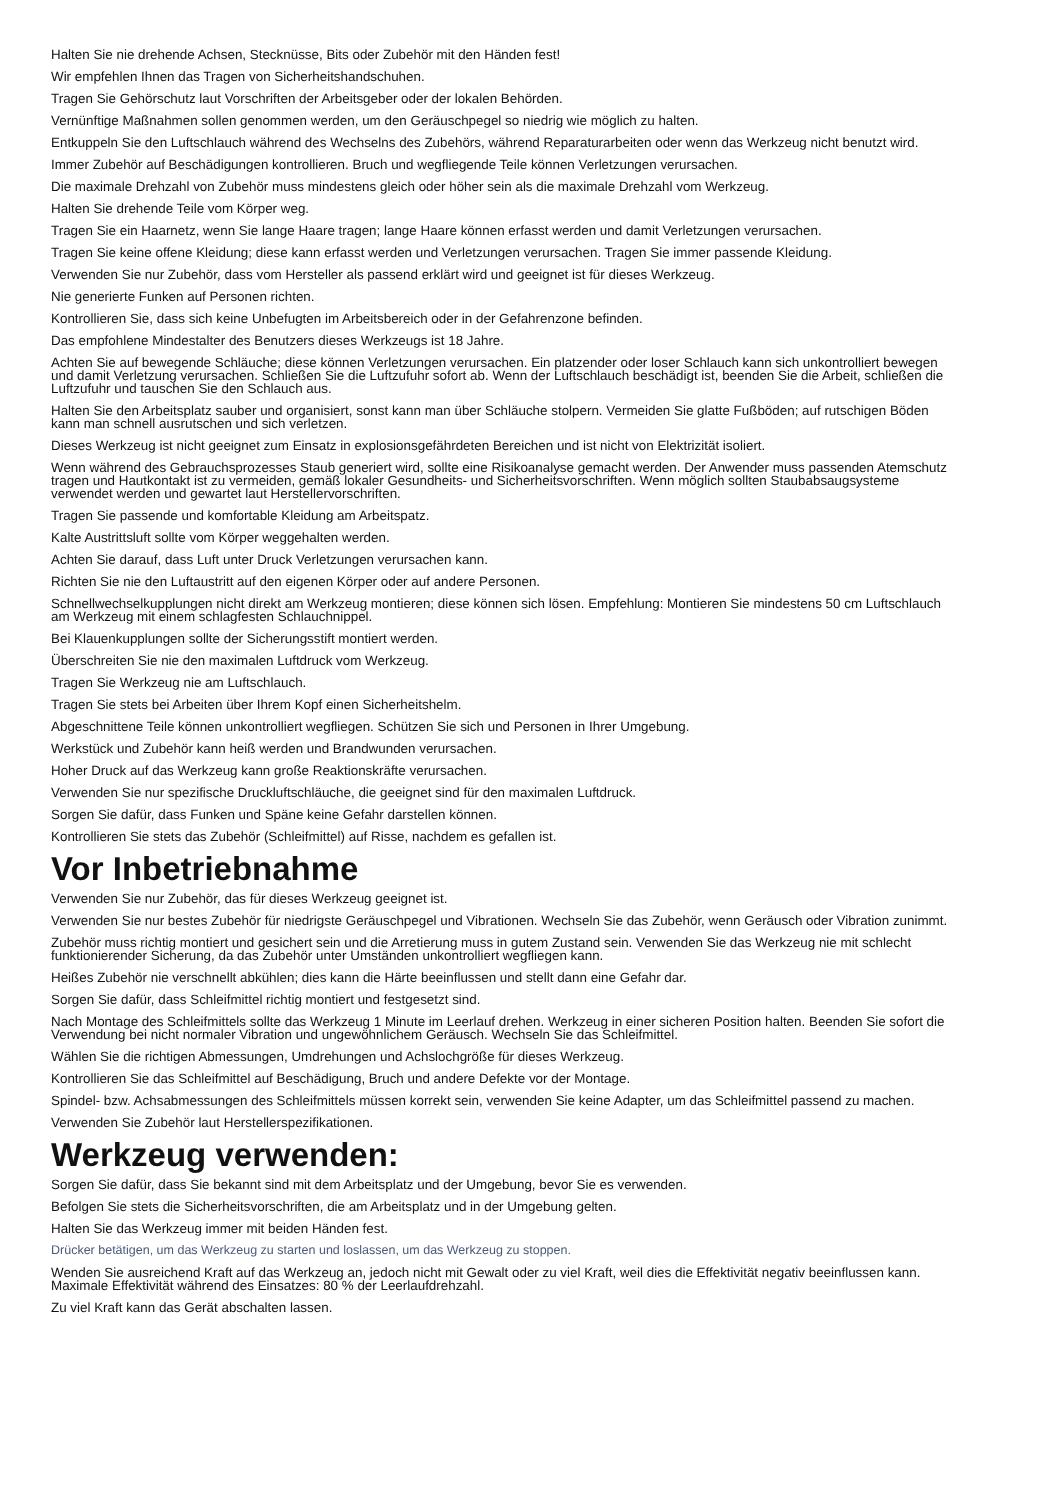Halten Sie nie drehende Achsen, Stecknüsse, Bits oder Zubehör mit den Händen fest!
Wir empfehlen Ihnen das Tragen von Sicherheitshandschuhen.
Tragen Sie Gehörschutz laut Vorschriften der Arbeitsgeber oder der lokalen Behörden.
Vernünftige Maßnahmen sollen genommen werden, um den Geräuschpegel so niedrig wie möglich zu halten.
Entkuppeln Sie den Luftschlauch während des Wechselns des Zubehörs, während Reparaturarbeiten oder wenn das Werkzeug nicht benutzt wird.
Immer Zubehör auf Beschädigungen kontrollieren. Bruch und wegfliegende Teile können Verletzungen verursachen.
Die maximale Drehzahl von Zubehör muss mindestens gleich oder höher sein als die maximale Drehzahl vom Werkzeug.
Halten Sie drehende Teile vom Körper weg.
Tragen Sie ein Haarnetz, wenn Sie lange Haare tragen; lange Haare können erfasst werden und damit Verletzungen verursachen.
Tragen Sie keine offene Kleidung; diese kann erfasst werden und Verletzungen verursachen. Tragen Sie immer passende Kleidung.
Verwenden Sie nur Zubehör, dass vom Hersteller als passend erklärt wird und geeignet ist für dieses Werkzeug.
Nie generierte Funken auf Personen richten.
Kontrollieren Sie, dass sich keine Unbefugten im Arbeitsbereich oder in der Gefahrenzone befinden.
Das empfohlene Mindestalter des Benutzers dieses Werkzeugs ist 18 Jahre.
Achten Sie auf bewegende Schläuche; diese können Verletzungen verursachen. Ein platzender oder loser Schlauch kann sich unkontrolliert bewegen und damit Verletzung verursachen. Schließen Sie die Luftzufuhr sofort ab. Wenn der Luftschlauch beschädigt ist, beenden Sie die Arbeit, schließen die Luftzufuhr und tauschen Sie den Schlauch aus.
Halten Sie den Arbeitsplatz sauber und organisiert, sonst kann man über Schläuche stolpern. Vermeiden Sie glatte Fußböden; auf rutschigen Böden kann man schnell ausrutschen und sich verletzen.
Dieses Werkzeug ist nicht geeignet zum Einsatz in explosionsgefährdeten Bereichen und ist nicht von Elektrizität isoliert.
Wenn während des Gebrauchsprozesses Staub generiert wird, sollte eine Risikoanalyse gemacht werden. Der Anwender muss passenden Atemschutz tragen und Hautkontakt ist zu vermeiden, gemäß lokaler Gesundheits- und Sicherheitsvorschriften. Wenn möglich sollten Staubabsaugsysteme verwendet werden und gewartet laut Herstellervorschriften.
Tragen Sie passende und komfortable Kleidung am Arbeitspatz.
Kalte Austrittsluft sollte vom Körper weggehalten werden.
Achten Sie darauf, dass Luft unter Druck Verletzungen verursachen kann.
Richten Sie nie den Luftaustritt auf den eigenen Körper oder auf andere Personen.
Schnellwechselkupplungen nicht direkt am Werkzeug montieren; diese können sich lösen. Empfehlung: Montieren Sie mindestens 50 cm Luftschlauch am Werkzeug mit einem schlagfesten Schlauchnippel.
Bei Klauenkupplungen sollte der Sicherungsstift montiert werden.
Überschreiten Sie nie den maximalen Luftdruck vom Werkzeug.
Tragen Sie Werkzeug nie am Luftschlauch.
Tragen Sie stets bei Arbeiten über Ihrem Kopf einen Sicherheitshelm.
Abgeschnittene Teile können unkontrolliert wegfliegen. Schützen Sie sich und Personen in Ihrer Umgebung.
Werkstück und Zubehör kann heiß werden und Brandwunden verursachen.
Hoher Druck auf das Werkzeug kann große Reaktionskräfte verursachen.
Verwenden Sie nur spezifische Druckluftschläuche, die geeignet sind für den maximalen Luftdruck.
Sorgen Sie dafür, dass Funken und Späne keine Gefahr darstellen können.
Kontrollieren Sie stets das Zubehör (Schleifmittel) auf Risse, nachdem es gefallen ist.
Vor Inbetriebnahme
Verwenden Sie nur Zubehör, das für dieses Werkzeug geeignet ist.
Verwenden Sie nur bestes Zubehör für niedrigste Geräuschpegel und Vibrationen. Wechseln Sie das Zubehör, wenn Geräusch oder Vibration zunimmt.
Zubehör muss richtig montiert und gesichert sein und die Arretierung muss in gutem Zustand sein. Verwenden Sie das Werkzeug nie mit schlecht funktionierender Sicherung, da das Zubehör unter Umständen unkontrolliert wegfliegen kann.
Heißes Zubehör nie verschnellt abkühlen; dies kann die Härte beeinflussen und stellt dann eine Gefahr dar.
Sorgen Sie dafür, dass Schleifmittel richtig montiert und festgesetzt sind.
Nach Montage des Schleifmittels sollte das Werkzeug 1 Minute im Leerlauf drehen. Werkzeug in einer sicheren Position halten. Beenden Sie sofort die Verwendung bei nicht normaler Vibration und ungewöhnlichem Geräusch. Wechseln Sie das Schleifmittel.
Wählen Sie die richtigen Abmessungen, Umdrehungen und Achslochgröße für dieses Werkzeug.
Kontrollieren Sie das Schleifmittel auf Beschädigung, Bruch und andere Defekte vor der Montage.
Spindel- bzw. Achsabmessungen des Schleifmittels müssen korrekt sein, verwenden Sie keine Adapter, um das Schleifmittel passend zu machen.
Verwenden Sie Zubehör laut Herstellerspezifikationen.
Werkzeug verwenden:
Sorgen Sie dafür, dass Sie bekannt sind mit dem Arbeitsplatz und der Umgebung, bevor Sie es verwenden.
Befolgen Sie stets die Sicherheitsvorschriften, die am Arbeitsplatz und in der Umgebung gelten.
Halten Sie das Werkzeug immer mit beiden Händen fest.
Drücker betätigen, um das Werkzeug zu starten und loslassen, um das Werkzeug zu stoppen.
Wenden Sie ausreichend Kraft auf das Werkzeug an, jedoch nicht mit Gewalt oder zu viel Kraft, weil dies die Effektivität negativ beeinflussen kann. Maximale Effektivität während des Einsatzes: 80 % der Leerlaufdrehzahl.
Zu viel Kraft kann das Gerät abschalten lassen.